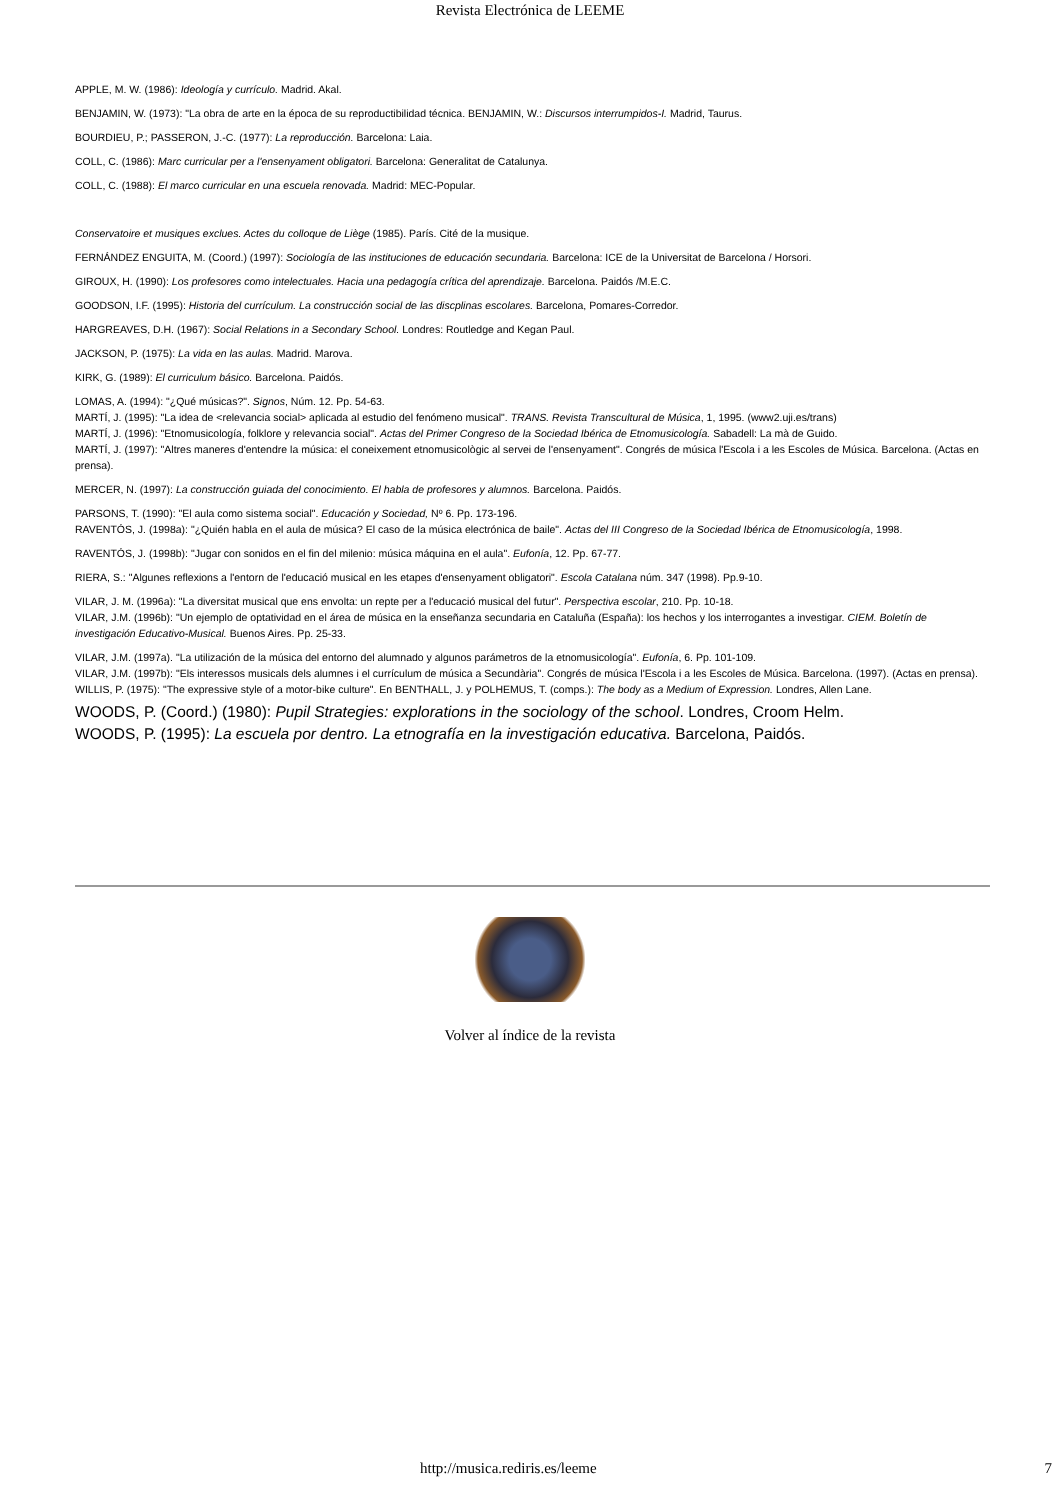Revista Electrónica de LEEME
APPLE, M. W. (1986): Ideología y currículo. Madrid. Akal.
BENJAMIN, W. (1973): "La obra de arte en la época de su reproductibilidad técnica. BENJAMIN, W.: Discursos interrumpidos-I. Madrid, Taurus.
BOURDIEU, P.; PASSERON, J.-C. (1977): La reproducción. Barcelona: Laia.
COLL, C. (1986): Marc curricular per a l'ensenyament obligatori. Barcelona: Generalitat de Catalunya.
COLL, C. (1988): El marco curricular en una escuela renovada. Madrid: MEC-Popular.
Conservatoire et musiques exclues. Actes du colloque de Liège (1985). París. Cité de la musique.
FERNÁNDEZ ENGUITA, M. (Coord.) (1997): Sociología de las instituciones de educación secundaria. Barcelona: ICE de la Universitat de Barcelona / Horsori.
GIROUX, H. (1990): Los profesores como intelectuales. Hacia una pedagogía crítica del aprendizaje. Barcelona. Paidós /M.E.C.
GOODSON, I.F. (1995): Historia del currículum. La construcción social de las discplinas escolares. Barcelona, Pomares-Corredor.
HARGREAVES, D.H. (1967): Social Relations in a Secondary School. Londres: Routledge and Kegan Paul.
JACKSON, P. (1975): La vida en las aulas. Madrid. Marova.
KIRK, G. (1989): El curriculum básico. Barcelona. Paidós.
LOMAS, A. (1994): "¿Qué músicas?". Signos, Núm. 12. Pp. 54-63.
MARTÍ, J. (1995): "La idea de <relevancia social> aplicada al estudio del fenómeno musical". TRANS. Revista Transcultural de Música, 1, 1995. (www2.uji.es/trans)
MARTÍ, J. (1996): "Etnomusicología, folklore y relevancia social". Actas del Primer Congreso de la Sociedad Ibérica de Etnomusicología. Sabadell: La mà de Guido.
MARTÍ, J. (1997): "Altres maneres d'entendre la música: el coneixement etnomusicològic al servei de l'ensenyament". Congrés de música l'Escola i a les Escoles de Música. Barcelona. (Actas en prensa).
MERCER, N. (1997): La construcción guiada del conocimiento. El habla de profesores y alumnos. Barcelona. Paidós.
PARSONS, T. (1990): "El aula como sistema social". Educación y Sociedad, Nº 6. Pp. 173-196.
RAVENTÓS, J. (1998a): "¿Quién habla en el aula de música? El caso de la música electrónica de baile". Actas del III Congreso de la Sociedad Ibérica de Etnomusicología, 1998.
RAVENTÓS, J. (1998b): "Jugar con sonidos en el fin del milenio: música máquina en el aula". Eufonía, 12. Pp. 67-77.
RIERA, S.: "Algunes reflexions a l'entorn de l'educació musical en les etapes d'ensenyament obligatori". Escola Catalana núm. 347 (1998). Pp.9-10.
VILAR, J. M. (1996a): "La diversitat musical que ens envolta: un repte per a l'educació musical del futur". Perspectiva escolar, 210. Pp. 10-18.
VILAR, J.M. (1996b): "Un ejemplo de optatividad en el área de música en la enseñanza secundaria en Cataluña (España): los hechos y los interrogantes a investigar. CIEM. Boletín de investigación Educativo-Musical. Buenos Aires. Pp. 25-33.
VILAR, J.M. (1997a). "La utilización de la música del entorno del alumnado y algunos parámetros de la etnomusicología". Eufonía, 6. Pp. 101-109.
VILAR, J.M. (1997b): "Els interessos musicals dels alumnes i el currículum de música a Secundària". Congrés de música l'Escola i a les Escoles de Música. Barcelona. (1997). (Actas en prensa).
WILLIS, P. (1975): "The expressive style of a motor-bike culture". En BENTHALL, J. y POLHEMUS, T. (comps.): The body as a Medium of Expression. Londres, Allen Lane.
WOODS, P. (Coord.) (1980): Pupil Strategies: explorations in the sociology of the school. Londres, Croom Helm.
WOODS, P. (1995): La escuela por dentro. La etnografía en la investigación educativa. Barcelona, Paidós.
Volver al índice de la revista
http://musica.rediris.es/leeme 7